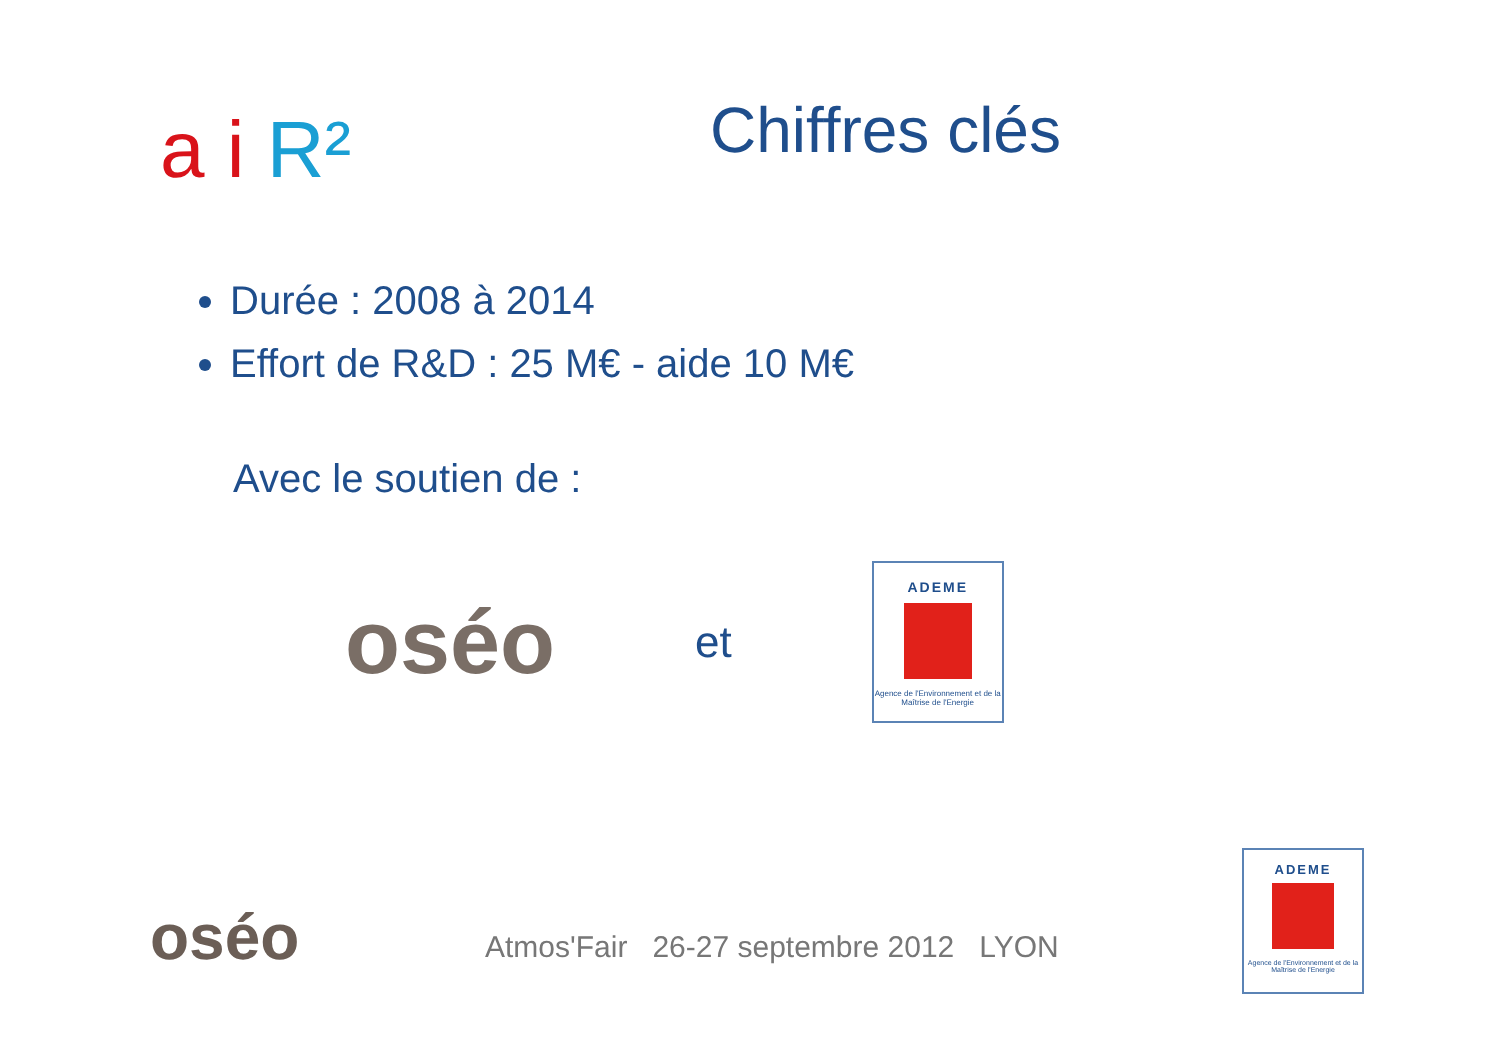a i R²
Chiffres clés
Durée : 2008 à 2014
Effort de R&D : 25 M€ - aide 10 M€
Avec le soutien de :
oséo
et
ADEME
Agence de l'Environnement et de la Maîtrise de l'Energie
oséo
Atmos'Fair 26-27 septembre 2012 LYON
ADEME
Agence de l'Environnement et de la Maîtrise de l'Energie